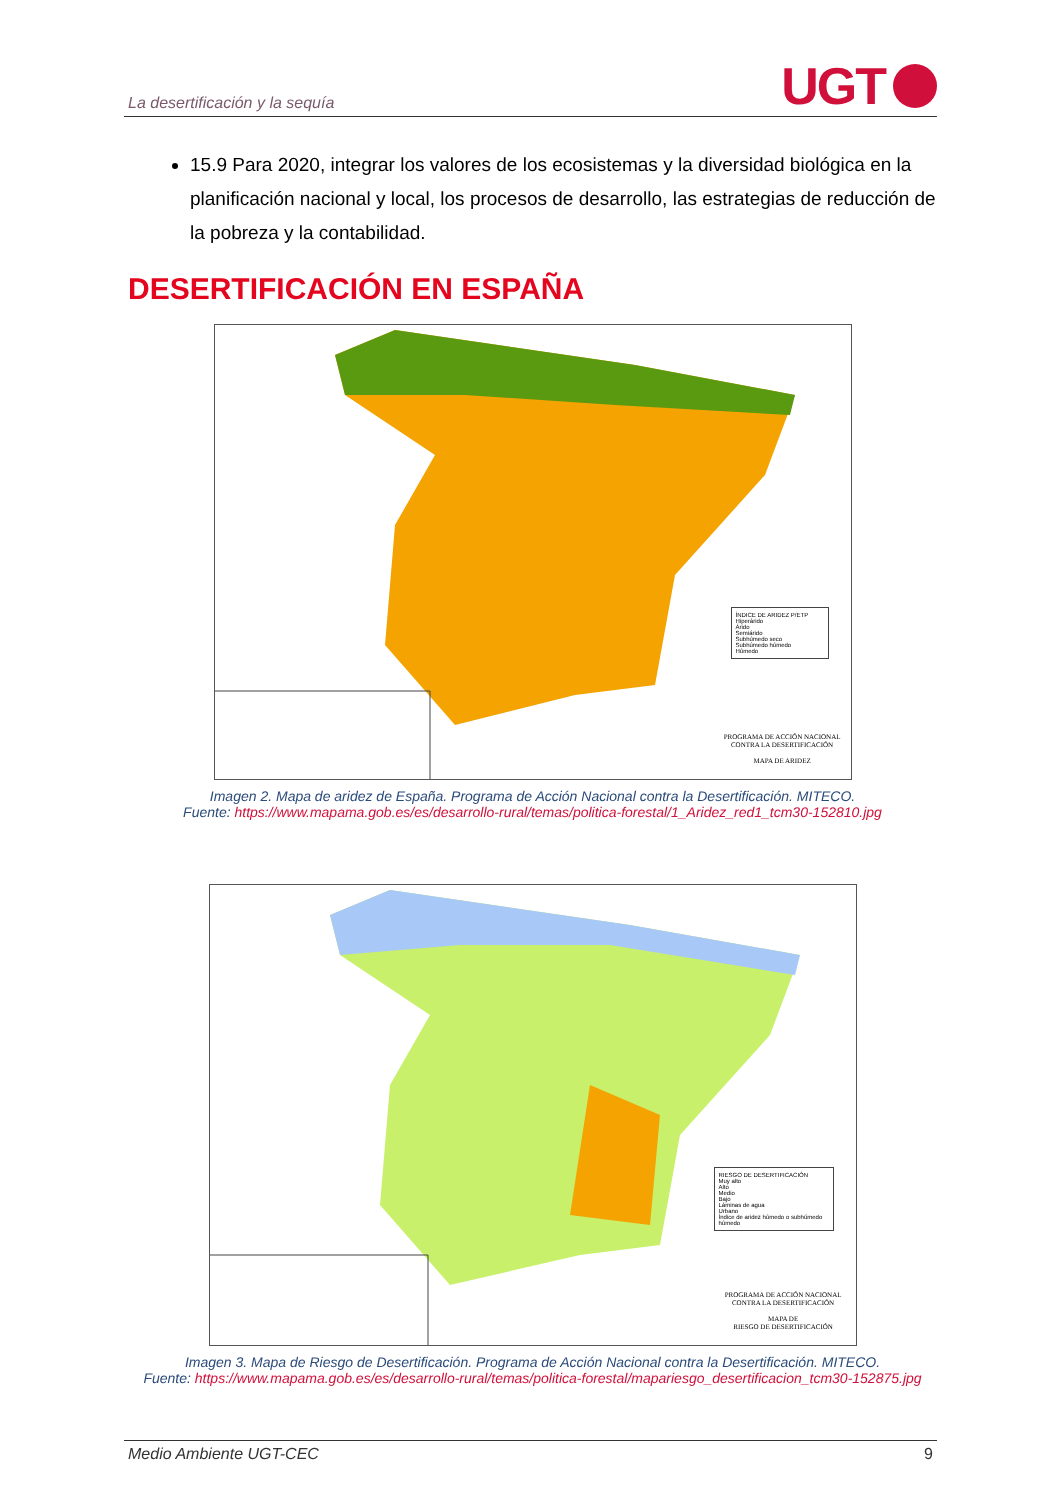La desertificación y la sequía
UGT
15.9 Para 2020, integrar los valores de los ecosistemas y la diversidad biológica en la planificación nacional y local, los procesos de desarrollo, las estrategias de reducción de la pobreza y la contabilidad.
DESERTIFICACIÓN EN ESPAÑA
ÍNDICE DE ARIDEZ P/ETP
Hiperárido
Árido
Semiárido
Subhúmedo seco
Subhúmedo húmedo
Húmedo
PROGRAMA DE ACCIÓN NACIONAL
CONTRA LA DESERTIFICACIÓN
MAPA DE ARIDEZ
Imagen 2. Mapa de aridez de España. Programa de Acción Nacional contra la Desertificación. MITECO.
Fuente: https://www.mapama.gob.es/es/desarrollo-rural/temas/politica-forestal/1_Aridez_red1_tcm30-152810.jpg
RIESGO DE DESERTIFICACIÓN
Muy alto
Alto
Medio
Bajo
Láminas de agua
Urbano
Índice de aridez húmedo o subhúmedo húmedo
PROGRAMA DE ACCIÓN NACIONAL
CONTRA LA DESERTIFICACIÓN
MAPA DE
RIESGO DE DESERTIFICACIÓN
Imagen 3. Mapa de Riesgo de Desertificación. Programa de Acción Nacional contra la Desertificación. MITECO.
Fuente: https://www.mapama.gob.es/es/desarrollo-rural/temas/politica-forestal/mapariesgo_desertificacion_tcm30-152875.jpg
Medio Ambiente UGT-CEC 9